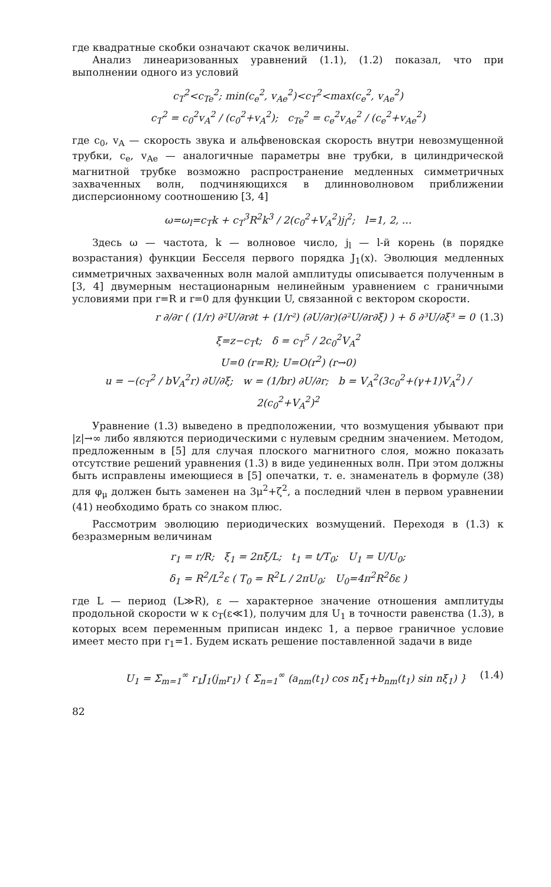где квадратные скобки означают скачок величины.
Анализ линеаризованных уравнений (1.1), (1.2) показал, что при выполнении одного из условий
c<sub>T</sub><sup>2</sup><c<sub>Te</sub><sup>2</sup>; min(c<sub>e</sub><sup>2</sup>, v<sub>Ae</sub><sup>2</sup>)<c<sub>T</sub><sup>2</sup><max(c<sub>e</sub><sup>2</sup>, v<sub>Ae</sub><sup>2</sup>)
c<sub>T</sub><sup>2</sup> = c<sub>0</sub><sup>2</sup>v<sub>A</sub><sup>2</sup> / (c<sub>0</sub><sup>2</sup>+v<sub>A</sub><sup>2</sup>); c<sub>Te</sub><sup>2</sup> = c<sub>e</sub><sup>2</sup>v<sub>Ae</sub><sup>2</sup> / (c<sub>e</sub><sup>2</sup>+v<sub>Ae</sub><sup>2</sup>)
где c<sub>0</sub>, v<sub>A</sub> — скорость звука и альфвеновская скорость внутри невозмущенной трубки, c<sub>e</sub>, v<sub>Ae</sub> — аналогичные параметры вне трубки, в цилиндрической магнитной трубке возможно распространение медленных симметричных захваченных волн, подчиняющихся в длинноволновом приближении дисперсионному соотношению [3, 4]
ω=ω<sub>l</sub>=c<sub>T</sub>k + c<sub>T</sub><sup>3</sup>R<sup>2</sup>k<sup>3</sup> / 2(c<sub>0</sub><sup>2</sup>+V<sub>A</sub><sup>2</sup>)j<sub>l</sub><sup>2</sup>; l=1, 2, ...
Здесь ω — частота, k — волновое число, j<sub>l</sub> — l-й корень (в порядке возрастания) функции Бесселя первого порядка J<sub>1</sub>(x). Эволюция медленных симметричных захваченных волн малой амплитуды описывается полученным в [3, 4] двумерным нестационарным нелинейным уравнением с граничными условиями при r=R и r=0 для функции U, связанной с вектором скорости.
r ∂/∂r ( (1/r) ∂²U/∂r∂t + (1/r²) (∂U/∂r)(∂²U/∂r∂ξ) ) + δ ∂³U/∂ξ³ = 0 (1.3)
ξ=z−c<sub>T</sub>t; δ = c<sub>T</sub><sup>5</sup> / 2c<sub>0</sub><sup>2</sup>V<sub>A</sub><sup>2</sup>
U=0 (r=R); U=O(r<sup>2</sup>) (r→0)
u = −(c<sub>T</sub><sup>2</sup> / bV<sub>A</sub><sup>2</sup>r) ∂U/∂ξ; w = (1/br) ∂U/∂r; b = V<sub>A</sub><sup>2</sup>(3c<sub>0</sub><sup>2</sup>+(γ+1)V<sub>A</sub><sup>2</sup>) / 2(c<sub>0</sub><sup>2</sup>+V<sub>A</sub><sup>2</sup>)<sup>2</sup>
Уравнение (1.3) выведено в предположении, что возмущения убывают при |z|→∞ либо являются периодическими с нулевым средним значением. Методом, предложенным в [5] для случая плоского магнитного слоя, можно показать отсутствие решений уравнения (1.3) в виде уединенных волн. При этом должны быть исправлены имеющиеся в [5] опечатки, т. е. знаменатель в формуле (38) для φ<sub>μ</sub> должен быть заменен на 3μ<sup>2</sup>+ζ<sup>2</sup>, а последний член в первом уравнении (41) необходимо брать со знаком плюс.
Рассмотрим эволюцию периодических возмущений. Переходя в (1.3) к безразмерным величинам
r<sub>1</sub> = r/R; ξ<sub>1</sub> = 2πξ/L; t<sub>1</sub> = t/T<sub>0</sub>; U<sub>1</sub> = U/U<sub>0</sub>;
δ<sub>1</sub> = R<sup>2</sup>/L<sup>2</sup>ε ( T<sub>0</sub> = R<sup>2</sup>L / 2πU<sub>0</sub>; U<sub>0</sub>=4π<sup>2</sup>R<sup>2</sup>δε )
где L — период (L≫R), ε — характерное значение отношения амплитуды продольной скорости w к c<sub>T</sub>(ε≪1), получим для U<sub>1</sub> в точности равенства (1.3), в которых всем переменным приписан индекс 1, а первое граничное условие имеет место при r<sub>1</sub>=1. Будем искать решение поставленной задачи в виде
U<sub>1</sub> = Σ<sub>m=1</sub><sup>∞</sup> r<sub>1</sub>J<sub>1</sub>(j<sub>m</sub>r<sub>1</sub>) { Σ<sub>n=1</sub><sup>∞</sup> (a<sub>nm</sub>(t<sub>1</sub>) cos nξ<sub>1</sub>+b<sub>nm</sub>(t<sub>1</sub>) sin nξ<sub>1</sub>) } (1.4)
82